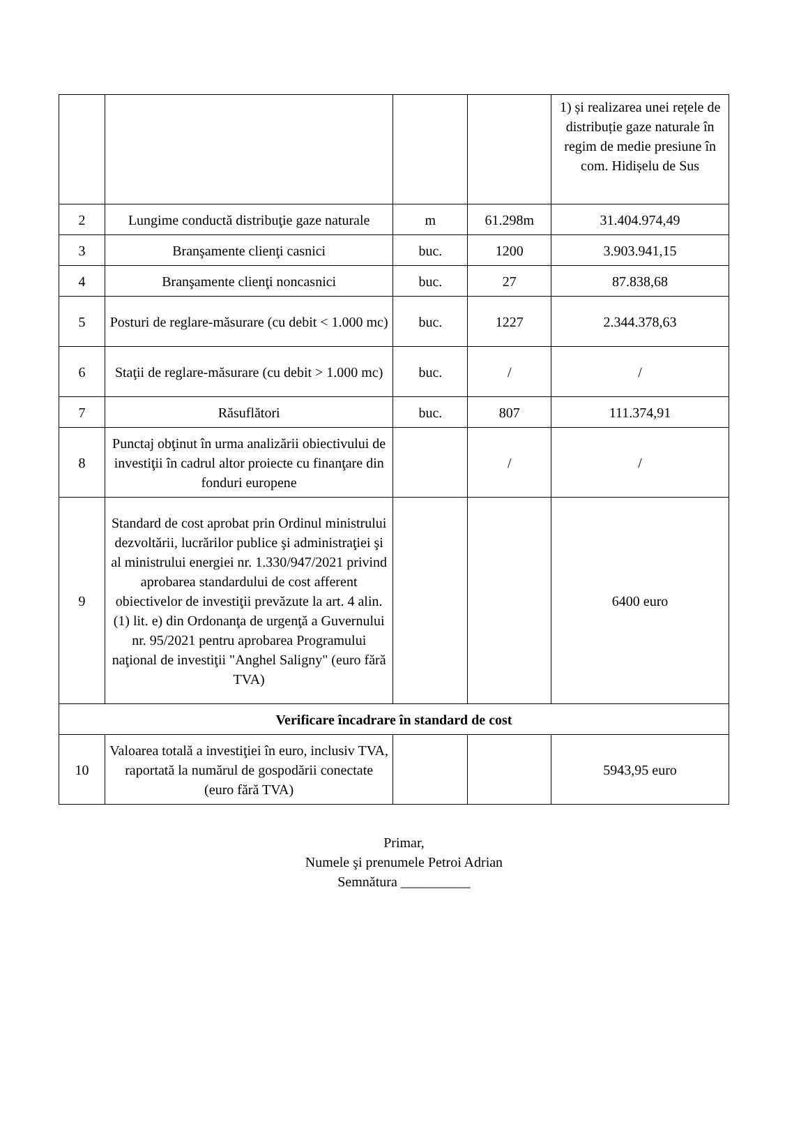| | | | | 1) și realizarea unei rețele de distribuție gaze naturale în regim de medie presiune în com. Hidișelu de Sus |
| 2 | Lungime conductă distribuţie gaze naturale | m | 61.298m | 31.404.974,49 |
| 3 | Branşamente clienţi casnici | buc. | 1200 | 3.903.941,15 |
| 4 | Branşamente clienţi noncasnici | buc. | 27 | 87.838,68 |
| 5 | Posturi de reglare-măsurare (cu debit < 1.000 mc) | buc. | 1227 | 2.344.378,63 |
| 6 | Staţii de reglare-măsurare (cu debit > 1.000 mc) | buc. | / | / |
| 7 | Răsuflători | buc. | 807 | 111.374,91 |
| 8 | Punctaj obţinut în urma analizării obiectivului de investiţii în cadrul altor proiecte cu finanţare din fonduri europene | | / | / |
| 9 | Standard de cost aprobat prin Ordinul ministrului dezvoltării, lucrărilor publice şi administraţiei şi al ministrului energiei nr. 1.330/947/2021 privind aprobarea standardului de cost afferent obiectivelor de investiţii prevăzute la art. 4 alin. (1) lit. e) din Ordonanţa de urgenţă a Guvernului nr. 95/2021 pentru aprobarea Programului naţional de investiţii "Anghel Saligny" (euro fără TVA) | | | 6400 euro |
| Verificare încadrare în standard de cost | | | | |
| 10 | Valoarea totală a investiţiei în euro, inclusiv TVA, raportată la numărul de gospodării conectate (euro fără TVA) | | | 5943,95 euro |
Primar,
Numele şi prenumele Petroi Adrian
Semnătura __________